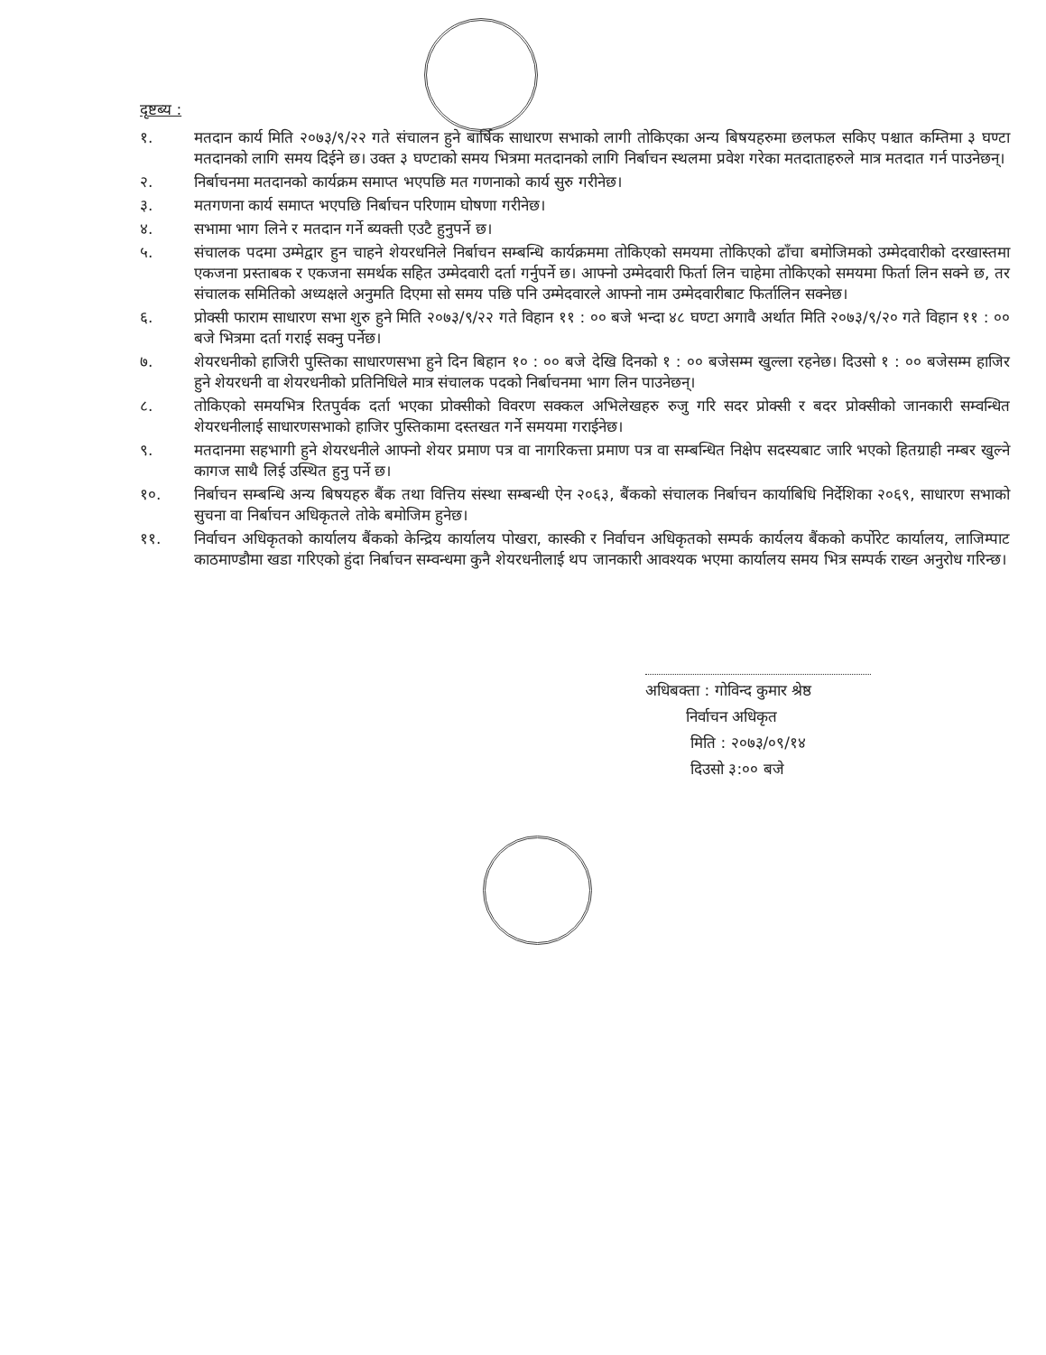दृष्टब्य :
१. मतदान कार्य मिति २०७३/९/२२ गते संचालन हुने बार्षिक साधारण सभाको लागी तोकिएका अन्य बिषयहरुमा छलफल सकिए पश्चात कम्तिमा ३ घण्टा मतदानको लागि समय दिईने छ। उक्त ३ घण्टाको समय भित्रमा मतदानको लागि निर्बाचन स्थलमा प्रवेश गरेका मतदाताहरुले मात्र मतदात गर्न पाउनेछन्।
२. निर्बाचनमा मतदानको कार्यक्रम समाप्त भएपछि मत गणनाको कार्य सुरु गरीनेछ।
३. मतगणना कार्य समाप्त भएपछि निर्बाचन परिणाम घोषणा गरीनेछ।
४. सभामा भाग लिने र मतदान गर्ने ब्यक्ती एउटै हुनुपर्ने छ।
५. संचालक पदमा उम्मेद्वार हुन चाहने शेयरधनिले निर्बाचन सम्बन्धि कार्यक्रममा तोकिएको समयमा तोकिएको ढाँचा बमोजिमको उम्मेदवारीको दरखास्तमा एकजना प्रस्ताबक र एकजना समर्थक सहित उम्मेदवारी दर्ता गर्नुपर्ने छ। आफ्नो उम्मेदवारी फिर्ता लिन चाहेमा तोकिएको समयमा फिर्ता लिन सक्ने छ, तर संचालक समितिको अध्यक्षले अनुमति दिएमा सो समय पछि पनि उम्मेदवारले आफ्नो नाम उम्मेदवारीबाट फिर्तालिन सक्नेछ।
६. प्रोक्सी फाराम साधारण सभा शुरु हुने मिति २०७३/९/२२ गते विहान ११ : ०० बजे भन्दा ४८ घण्टा अगावै अर्थात मिति २०७३/९/२० गते विहान ११ : ०० बजे भित्रमा दर्ता गराई सक्नु पर्नेछ।
७. शेयरधनीको हाजिरी पुस्तिका साधारणसभा हुने दिन बिहान १० : ०० बजे देखि दिनको १ : ०० बजेसम्म खुल्ला रहनेछ। दिउसो १ : ०० बजेसम्म हाजिर हुने शेयरधनी वा शेयरधनीको प्रतिनिधिले मात्र संचालक पदको निर्बाचनमा भाग लिन पाउनेछन्।
८. तोकिएको समयभित्र रितपुर्वक दर्ता भएका प्रोक्सीको विवरण सक्कल अभिलेखहरु रुजु गरि सदर प्रोक्सी र बदर प्रोक्सीको जानकारी सम्वन्धित शेयरधनीलाई साधारणसभाको हाजिर पुस्तिकामा दस्तखत गर्ने समयमा गराईनेछ।
९. मतदानमा सहभागी हुने शेयरधनीले आफ्नो शेयर प्रमाण पत्र वा नागरिकत्ता प्रमाण पत्र वा सम्बन्धित निक्षेप सदस्यबाट जारि भएको हितग्राही नम्बर खुल्ने कागज साथै लिई उस्थित हुनु पर्ने छ।
१०. निर्बाचन सम्बन्धि अन्य बिषयहरु बैंक तथा वित्तिय संस्था सम्बन्धी ऐन २०६३, बैंकको संचालक निर्बाचन कार्याबिधि निर्देशिका २०६९, साधारण सभाको सुचना वा निर्बाचन अधिकृतले तोके बमोजिम हुनेछ।
११. निर्वाचन अधिकृतको कार्यालय बैंकको केन्द्रिय कार्यालय पोखरा, कास्की र निर्वाचन अधिकृतको सम्पर्क कार्यलय बैंकको कर्पोरेट कार्यालय, लाजिम्पाट काठमाण्डौमा खडा गरिएको हुंदा निर्बाचन सम्वन्धमा कुनै शेयरधनीलाई थप जानकारी आवश्यक भएमा कार्यालय समय भित्र सम्पर्क राख्न अनुरोध गरिन्छ।
अधिबक्ता : गोविन्द कुमार श्रेष्ठ
निर्वाचन अधिकृत
मिति : २०७३/०९/१४
दिउसो ३:०० बजे